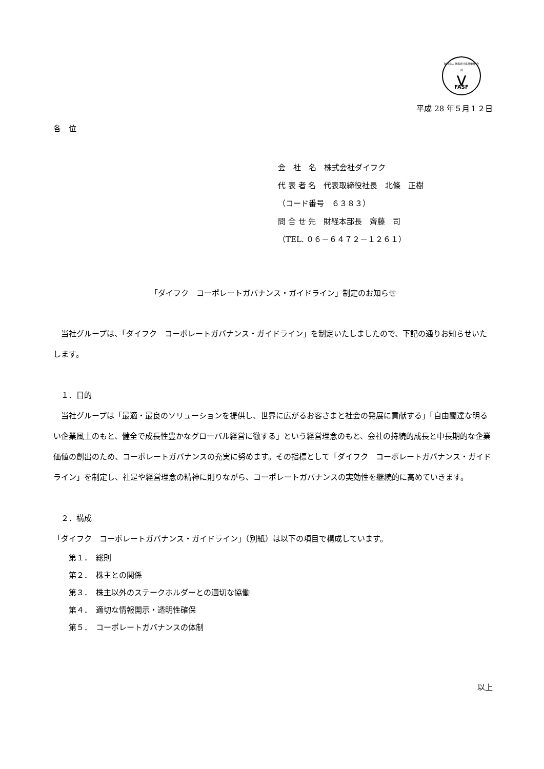財団法人 財務会計基準機構 会員
⋁
FASF
平成 28 年５月１２日
各　位
会　社　名　株式会社ダイフク
代 表 者 名　代表取締役社長　北條　正樹
（コード番号　６３８３）
問 合 せ 先　財経本部長　齊藤　司
（TEL. ０６－６４７２－１２６１）
「ダイフク　コーポレートガバナンス・ガイドライン」制定のお知らせ
　当社グループは、「ダイフク　コーポレートガバナンス・ガイドライン」を制定いたしましたので、下記の通りお知らせいたします。
　１．目的
　当社グループは「最適・最良のソリューションを提供し、世界に広がるお客さまと社会の発展に貢献する」「自由闊達な明るい企業風土のもと、健全で成長性豊かなグローバル経営に徹する」という経営理念のもと、会社の持続的成長と中長期的な企業価値の創出のため、コーポレートガバナンスの充実に努めます。その指標として「ダイフク　コーポレートガバナンス・ガイドライン」を制定し、社是や経営理念の精神に則りながら、コーポレートガバナンスの実効性を継続的に高めていきます。
　２．構成
「ダイフク　コーポレートガバナンス・ガイドライン」（別紙）は以下の項目で構成しています。
第１．　総則
第２．　株主との関係
第３．　株主以外のステークホルダーとの適切な協働
第４．　適切な情報開示・透明性確保
第５．　コーポレートガバナンスの体制
以上